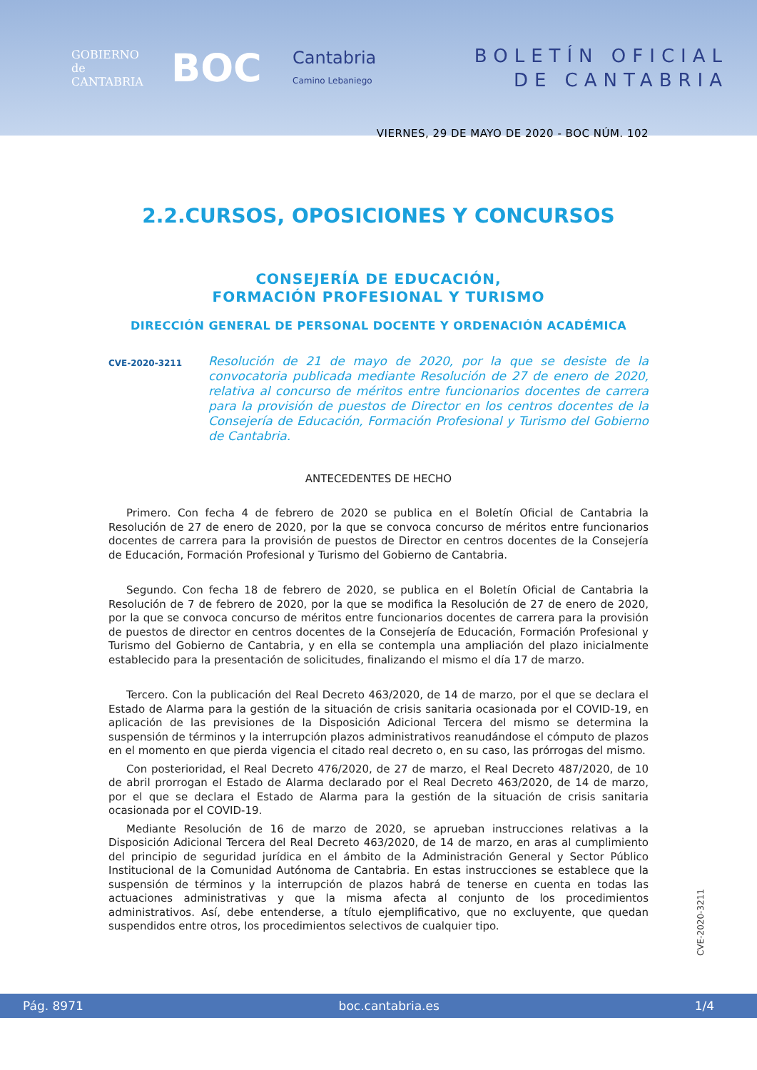GOBIERNO
de
CANTABRIA
BOC
Cantabria
Camino Lebaniego
BOLETÍN OFICIAL
DE CANTABRIA
VIERNES, 29 DE MAYO DE 2020 - BOC NÚM. 102
2.2.CURSOS, OPOSICIONES Y CONCURSOS
CONSEJERÍA DE EDUCACIÓN,
FORMACIÓN PROFESIONAL Y TURISMO
DIRECCIÓN GENERAL DE PERSONAL DOCENTE Y ORDENACIÓN ACADÉMICA
CVE-2020-3211 Resolución de 21 de mayo de 2020, por la que se desiste de la convocatoria publicada mediante Resolución de 27 de enero de 2020, relativa al concurso de méritos entre funcionarios docentes de carrera para la provisión de puestos de Director en los centros docentes de la Consejería de Educación, Formación Profesional y Turismo del Gobierno de Cantabria.
ANTECEDENTES DE HECHO
Primero. Con fecha 4 de febrero de 2020 se publica en el Boletín Oficial de Cantabria la Resolución de 27 de enero de 2020, por la que se convoca concurso de méritos entre funcionarios docentes de carrera para la provisión de puestos de Director en centros docentes de la Consejería de Educación, Formación Profesional y Turismo del Gobierno de Cantabria.
Segundo. Con fecha 18 de febrero de 2020, se publica en el Boletín Oficial de Cantabria la Resolución de 7 de febrero de 2020, por la que se modifica la Resolución de 27 de enero de 2020, por la que se convoca concurso de méritos entre funcionarios docentes de carrera para la provisión de puestos de director en centros docentes de la Consejería de Educación, Formación Profesional y Turismo del Gobierno de Cantabria, y en ella se contempla una ampliación del plazo inicialmente establecido para la presentación de solicitudes, finalizando el mismo el día 17 de marzo.
Tercero. Con la publicación del Real Decreto 463/2020, de 14 de marzo, por el que se declara el Estado de Alarma para la gestión de la situación de crisis sanitaria ocasionada por el COVID-19, en aplicación de las previsiones de la Disposición Adicional Tercera del mismo se determina la suspensión de términos y la interrupción plazos administrativos reanudándose el cómputo de plazos en el momento en que pierda vigencia el citado real decreto o, en su caso, las prórrogas del mismo.
Con posterioridad, el Real Decreto 476/2020, de 27 de marzo, el Real Decreto 487/2020, de 10 de abril prorrogan el Estado de Alarma declarado por el Real Decreto 463/2020, de 14 de marzo, por el que se declara el Estado de Alarma para la gestión de la situación de crisis sanitaria ocasionada por el COVID-19.
Mediante Resolución de 16 de marzo de 2020, se aprueban instrucciones relativas a la Disposición Adicional Tercera del Real Decreto 463/2020, de 14 de marzo, en aras al cumplimiento del principio de seguridad jurídica en el ámbito de la Administración General y Sector Público Institucional de la Comunidad Autónoma de Cantabria. En estas instrucciones se establece que la suspensión de términos y la interrupción de plazos habrá de tenerse en cuenta en todas las actuaciones administrativas y que la misma afecta al conjunto de los procedimientos administrativos. Así, debe entenderse, a título ejemplificativo, que no excluyente, que quedan suspendidos entre otros, los procedimientos selectivos de cualquier tipo.
CVE-2020-3211
Pág. 8971 boc.cantabria.es 1/4